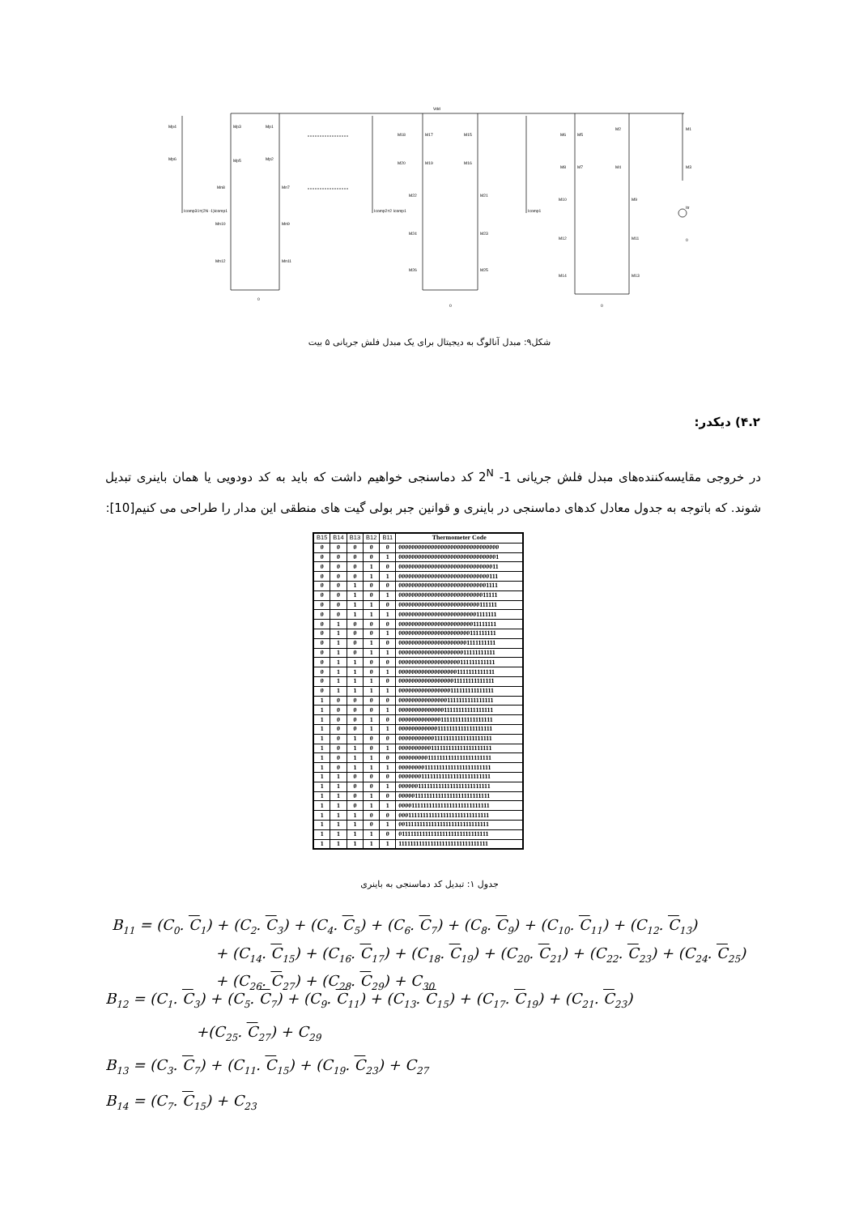Mp4
Mp3
Mp1
Mp6
Mp5
Mp2
Mn8
Mn7
Mn10
Mn9
Mn12
Mn11
Icomp31=(2N -1)Icomp1
M18
M17
M15
M20
M19
M16
M22
M21
M24
M23
M26
M25
Icomp2=2 Icomp1
Vdd
M6
M5
M2
M1
M8
M7
M4
M3
M10
M9
M12
M11
M14
M13
Icomp1
Itr
0
0
0
0
شکل۹: مبدل آنالوگ به دیجیتال برای یک مبدل فلش جریانی ۵ بیت
۴.۲) دیکدر:
در خروجی مقایسه‌کننده‌های مبدل فلش جریانی 2<sup>N</sup> -1 کد دماسنجی خواهیم داشت که باید به کد دودویی یا همان باینری تبدیل شوند. که باتوجه به جدول معادل کدهای دماسنجی در باینری و قوانین جبر بولی گیت های منطقی این مدار را طراحی می کنیم[10]:
| B15 | B14 | B13 | B12 | B11 | Thermometer Code |
| --- | --- | --- | --- | --- | --- |
| 0 | 0 | 0 | 0 | 0 | 0000000000000000000000000000000 |
| 0 | 0 | 0 | 0 | 1 | 0000000000000000000000000000001 |
| 0 | 0 | 0 | 1 | 0 | 0000000000000000000000000000011 |
| 0 | 0 | 0 | 1 | 1 | 0000000000000000000000000000111 |
| 0 | 0 | 1 | 0 | 0 | 0000000000000000000000000001111 |
| 0 | 0 | 1 | 0 | 1 | 0000000000000000000000000011111 |
| 0 | 0 | 1 | 1 | 0 | 0000000000000000000000000111111 |
| 0 | 0 | 1 | 1 | 1 | 0000000000000000000000001111111 |
| 0 | 1 | 0 | 0 | 0 | 0000000000000000000000011111111 |
| 0 | 1 | 0 | 0 | 1 | 0000000000000000000000111111111 |
| 0 | 1 | 0 | 1 | 0 | 0000000000000000000001111111111 |
| 0 | 1 | 0 | 1 | 1 | 0000000000000000000011111111111 |
| 0 | 1 | 1 | 0 | 0 | 0000000000000000000111111111111 |
| 0 | 1 | 1 | 0 | 1 | 0000000000000000001111111111111 |
| 0 | 1 | 1 | 1 | 0 | 0000000000000000011111111111111 |
| 0 | 1 | 1 | 1 | 1 | 0000000000000000111111111111111 |
| 1 | 0 | 0 | 0 | 0 | 0000000000000001111111111111111 |
| 1 | 0 | 0 | 0 | 1 | 0000000000000011111111111111111 |
| 1 | 0 | 0 | 1 | 0 | 0000000000000111111111111111111 |
| 1 | 0 | 0 | 1 | 1 | 0000000000001111111111111111111 |
| 1 | 0 | 1 | 0 | 0 | 0000000000011111111111111111111 |
| 1 | 0 | 1 | 0 | 1 | 0000000000111111111111111111111 |
| 1 | 0 | 1 | 1 | 0 | 0000000001111111111111111111111 |
| 1 | 0 | 1 | 1 | 1 | 0000000011111111111111111111111 |
| 1 | 1 | 0 | 0 | 0 | 0000000111111111111111111111111 |
| 1 | 1 | 0 | 0 | 1 | 0000001111111111111111111111111 |
| 1 | 1 | 0 | 1 | 0 | 0000011111111111111111111111111 |
| 1 | 1 | 0 | 1 | 1 | 0000111111111111111111111111111 |
| 1 | 1 | 1 | 0 | 0 | 0001111111111111111111111111111 |
| 1 | 1 | 1 | 0 | 1 | 0011111111111111111111111111111 |
| 1 | 1 | 1 | 1 | 0 | 0111111111111111111111111111111 |
| 1 | 1 | 1 | 1 | 1 | 1111111111111111111111111111111 |
جدول ۱: تبدیل کد دماسنجی به باینری
B<sub>11</sub> = (C<sub>0</sub>. C<sub>1</sub>) + (C<sub>2</sub>. C<sub>3</sub>) + (C<sub>4</sub>. C<sub>5</sub>) + (C<sub>6</sub>. C<sub>7</sub>) + (C<sub>8</sub>. C<sub>9</sub>) + (C<sub>10</sub>. C<sub>11</sub>) + (C<sub>12</sub>. C<sub>13</sub>)
+ (C<sub>14</sub>. C<sub>15</sub>) + (C<sub>16</sub>. C<sub>17</sub>) + (C<sub>18</sub>. C<sub>19</sub>) + (C<sub>20</sub>. C<sub>21</sub>) + (C<sub>22</sub>. C<sub>23</sub>) + (C<sub>24</sub>. C<sub>25</sub>)
+ (C<sub>26</sub>. C<sub>27</sub>) + (C<sub>28</sub>. C<sub>29</sub>) + C<sub>30</sub>
B<sub>12</sub> = (C<sub>1</sub>. C<sub>3</sub>) + (C<sub>5</sub>. C<sub>7</sub>) + (C<sub>9</sub>. C<sub>11</sub>) + (C<sub>13</sub>. C<sub>15</sub>) + (C<sub>17</sub>. C<sub>19</sub>) + (C<sub>21</sub>. C<sub>23</sub>)
+(C<sub>25</sub>. C<sub>27</sub>) + C<sub>29</sub>
B<sub>13</sub> = (C<sub>3</sub>. C<sub>7</sub>) + (C<sub>11</sub>. C<sub>15</sub>) + (C<sub>19</sub>. C<sub>23</sub>) + C<sub>27</sub>
B<sub>14</sub> = (C<sub>7</sub>. C<sub>15</sub>) + C<sub>23</sub>